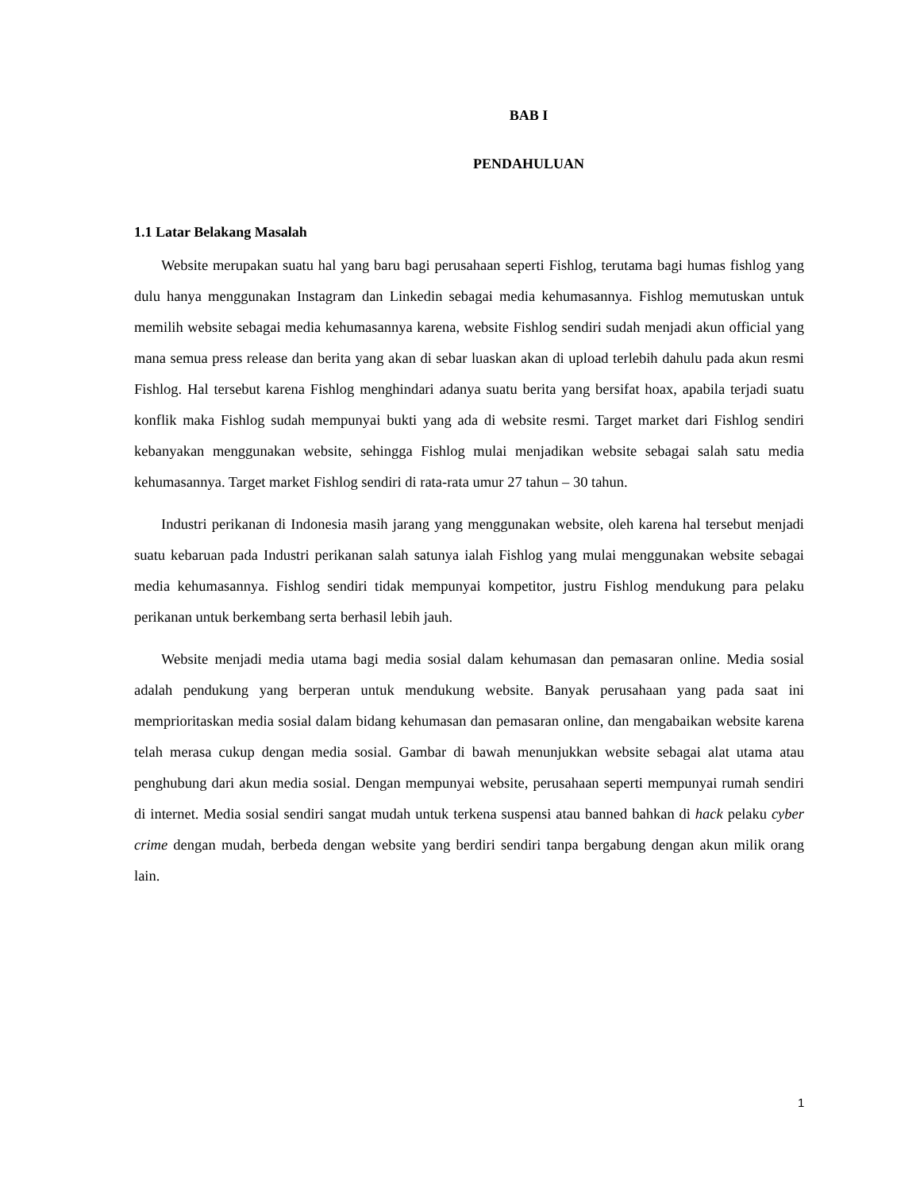BAB I
PENDAHULUAN
1.1 Latar Belakang Masalah
Website merupakan suatu hal yang baru bagi perusahaan seperti Fishlog, terutama bagi humas fishlog yang dulu hanya menggunakan Instagram dan Linkedin sebagai media kehumasannya. Fishlog memutuskan untuk memilih website sebagai media kehumasannya karena, website Fishlog sendiri sudah menjadi akun official yang mana semua press release dan berita yang akan di sebar luaskan akan di upload terlebih dahulu pada akun resmi Fishlog. Hal tersebut karena Fishlog menghindari adanya suatu berita yang bersifat hoax, apabila terjadi suatu konflik maka Fishlog sudah mempunyai bukti yang ada di website resmi. Target market dari Fishlog sendiri kebanyakan menggunakan website, sehingga Fishlog mulai menjadikan website sebagai salah satu media kehumasannya. Target market Fishlog sendiri di rata-rata umur 27 tahun – 30 tahun.
Industri perikanan di Indonesia masih jarang yang menggunakan website, oleh karena hal tersebut menjadi suatu kebaruan pada Industri perikanan salah satunya ialah Fishlog yang mulai menggunakan website sebagai media kehumasannya. Fishlog sendiri tidak mempunyai kompetitor, justru Fishlog mendukung para pelaku perikanan untuk berkembang serta berhasil lebih jauh.
Website menjadi media utama bagi media sosial dalam kehumasan dan pemasaran online. Media sosial adalah pendukung yang berperan untuk mendukung website. Banyak perusahaan yang pada saat ini memprioritaskan media sosial dalam bidang kehumasan dan pemasaran online, dan mengabaikan website karena telah merasa cukup dengan media sosial. Gambar di bawah menunjukkan website sebagai alat utama atau penghubung dari akun media sosial. Dengan mempunyai website, perusahaan seperti mempunyai rumah sendiri di internet. Media sosial sendiri sangat mudah untuk terkena suspensi atau banned bahkan di hack pelaku cyber crime dengan mudah, berbeda dengan website yang berdiri sendiri tanpa bergabung dengan akun milik orang lain.
1